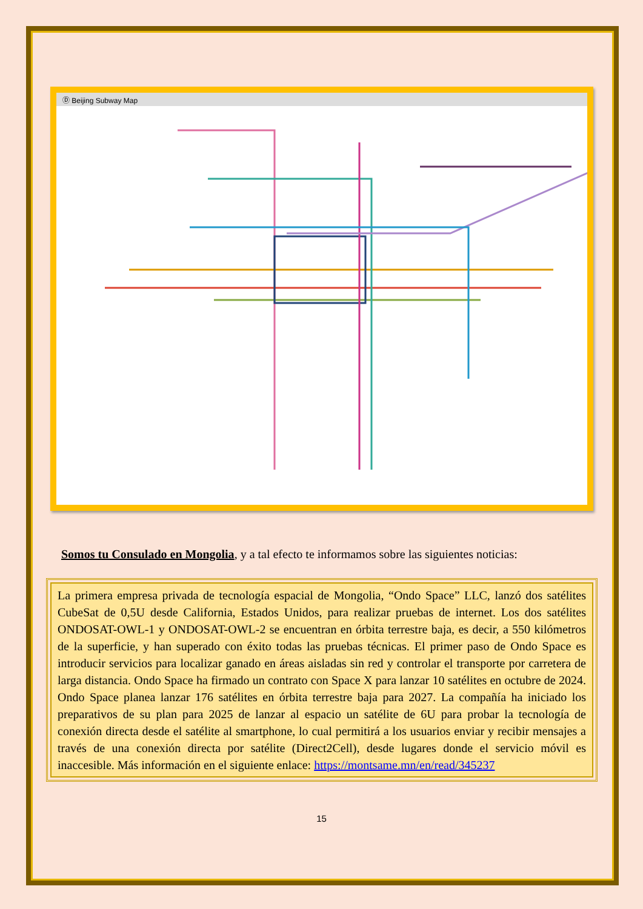Ⓓ Beijing Subway Map
Somos tu Consulado en Mongolia, y a tal efecto te informamos sobre las siguientes noticias:
La primera empresa privada de tecnología espacial de Mongolia, “Ondo Space” LLC, lanzó dos satélites CubeSat de 0,5U desde California, Estados Unidos, para realizar pruebas de internet. Los dos satélites ONDOSAT-OWL-1 y ONDOSAT-OWL-2 se encuentran en órbita terrestre baja, es decir, a 550 kilómetros de la superficie, y han superado con éxito todas las pruebas técnicas. El primer paso de Ondo Space es introducir servicios para localizar ganado en áreas aisladas sin red y controlar el transporte por carretera de larga distancia. Ondo Space ha firmado un contrato con Space X para lanzar 10 satélites en octubre de 2024. Ondo Space planea lanzar 176 satélites en órbita terrestre baja para 2027. La compañía ha iniciado los preparativos de su plan para 2025 de lanzar al espacio un satélite de 6U para probar la tecnología de conexión directa desde el satélite al smartphone, lo cual permitirá a los usuarios enviar y recibir mensajes a través de una conexión directa por satélite (Direct2Cell), desde lugares donde el servicio móvil es inaccesible. Más información en el siguiente enlace: https://montsame.mn/en/read/345237
15